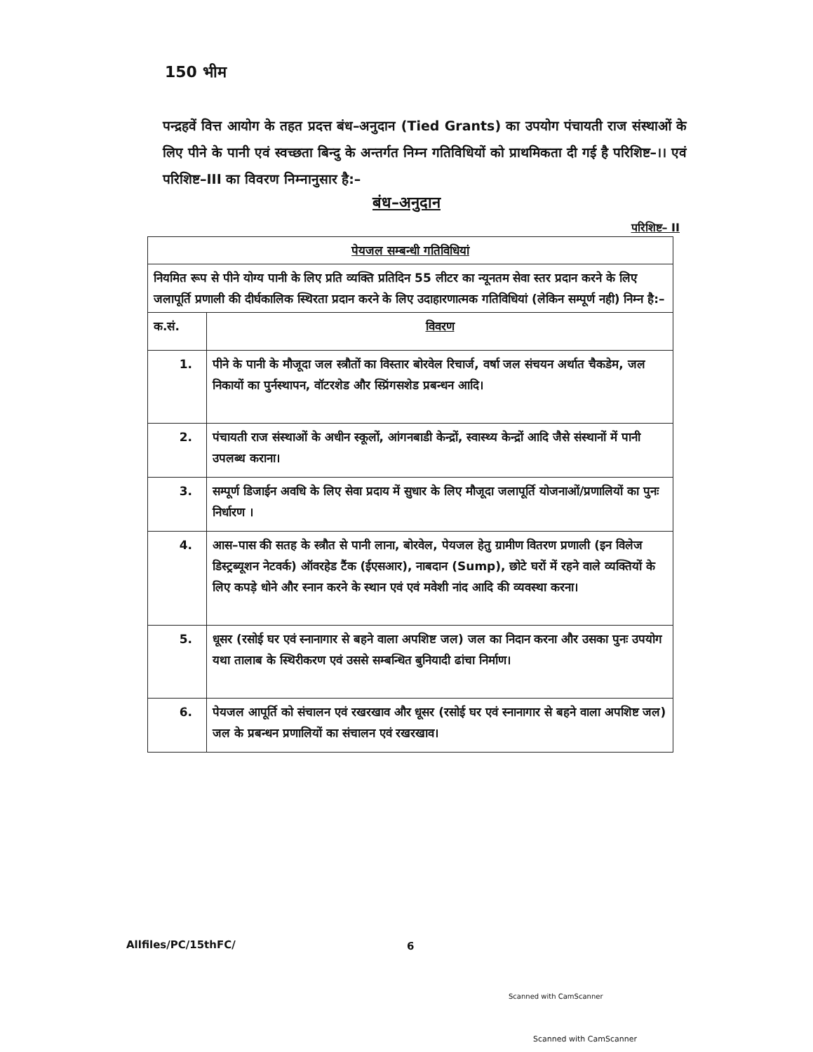150 भीम
पन्द्रहवें वित्त आयोग के तहत प्रदत्त बंध–अनुदान (Tied Grants) का उपयोग पंचायती राज संस्थाओं के लिए पीने के पानी एवं स्वच्छता बिन्दु के अन्तर्गत निम्न गतिविधियों को प्राथमिकता दी गई है परिशिष्ट–।। एवं परिशिष्ट–III का विवरण निम्नानुसार है:–
बंध–अनुदान
परिशिष्ट– II
| पेयजल सम्बन्धी गतिविधियां | |
| --- | --- |
| नियमित रूप से पीने योग्य पानी के लिए प्रति व्यक्ति प्रतिदिन 55 लीटर का न्यूनतम सेवा स्तर प्रदान करने के लिए जलापूर्ति प्रणाली की दीर्घकालिक स्थिरता प्रदान करने के लिए उदाहारणात्मक गतिविधियां (लेकिन सम्पूर्ण नही) निम्न है:– | |
| क.सं. | विवरण |
| 1. | पीने के पानी के मौजूदा जल स्त्रौतों का विस्तार बोरवेल रिचार्ज, वर्षा जल संचयन अर्थात चैकडेम, जल निकायों का पुर्नस्थापन, वॉटरशेड और स्प्रिंगसशेड प्रबन्धन आदि। |
| 2. | पंचायती राज संस्थाओं के अधीन स्कूलों, आंगनबाडी केन्द्रों, स्वास्थ्य केन्द्रों आदि जैसे संस्थानों में पानी उपलब्ध कराना। |
| 3. | सम्पूर्ण डिजाईन अवधि के लिए सेवा प्रदाय में सुधार के लिए मौजूदा जलापूर्ति योजनाओं/प्रणालियों का पुनः निर्धारण । |
| 4. | आस–पास की सतह के स्त्रौत से पानी लाना, बोरवेल, पेयजल हेतु ग्रामीण वितरण प्रणाली (इन विलेज डिस्ट्रब्यूशन नेटवर्क) ऑवरहेड टैंक (ईएसआर), नाबदान (Sump), छोटे घरों में रहने वाले व्यक्तियों के लिए कपड़े धोने और स्नान करने के स्थान एवं एवं मवेशी नांद आदि की व्यवस्था करना। |
| 5. | धूसर (रसोई घर एवं स्नानागार से बहने वाला अपशिष्ट जल) जल का निदान करना और उसका पुनः उपयोग यथा तालाब के स्थिरीकरण एवं उससे सम्बन्धित बुनियादी ढांचा निर्माण। |
| 6. | पेयजल आपूर्ति को संचालन एवं रखरखाव और धूसर (रसोई घर एवं स्नानागार से बहने वाला अपशिष्ट जल) जल के प्रबन्धन प्रणालियों का संचालन एवं रखरखाव। |
Allfiles/PC/15thFC/ 6
Scanned with CamScanner
Scanned with CamScanner